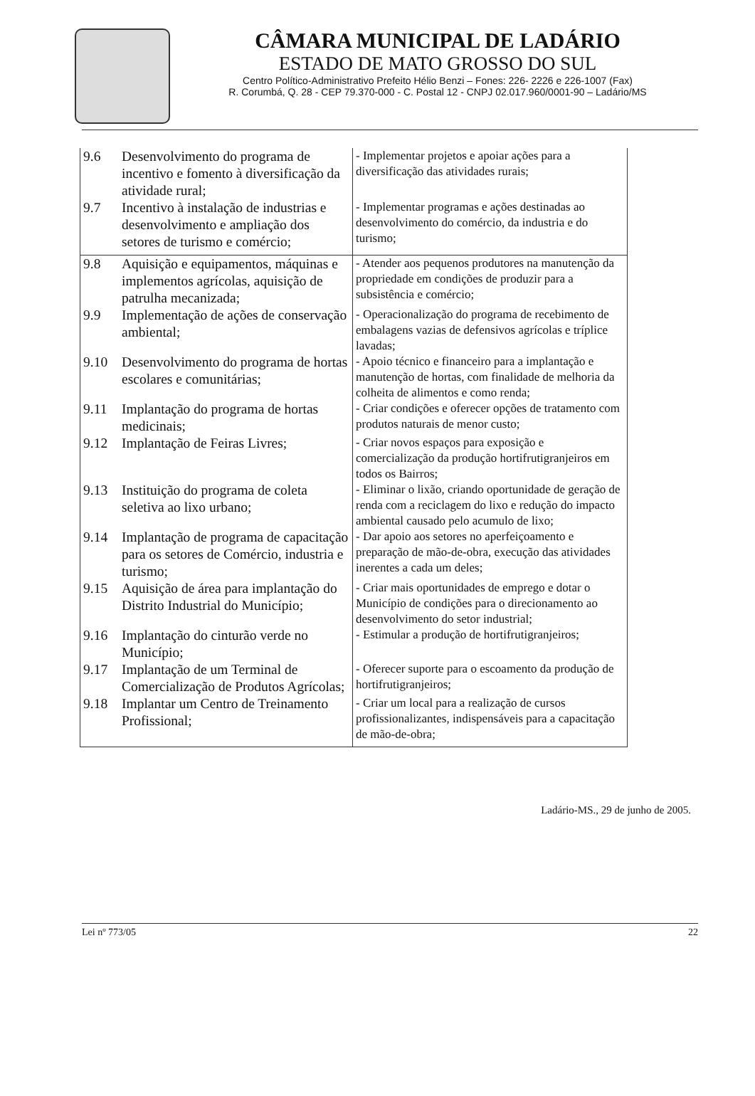CÂMARA MUNICIPAL DE LADÁRIO
ESTADO DE MATO GROSSO DO SUL
Centro Político-Administrativo Prefeito Hélio Benzi – Fones: 226- 2226 e 226-1007 (Fax)
R. Corumbá, Q. 28 - CEP 79.370-000 - C. Postal 12 - CNPJ 02.017.960/0001-90 – Ladário/MS
| 9.6 | Desenvolvimento do programa de incentivo e fomento à diversificação da atividade rural; | - Implementar projetos e apoiar ações para a diversificação das atividades rurais; |
| 9.7 | Incentivo à instalação de industrias e desenvolvimento e ampliação dos setores de turismo e comércio; | - Implementar programas e ações destinadas ao desenvolvimento do comércio, da industria e do turismo; |
| 9.8 | Aquisição e equipamentos, máquinas e implementos agrícolas, aquisição de patrulha mecanizada; | - Atender aos pequenos produtores na manutenção da propriedade em condições de produzir para a subsistência e comércio; |
| 9.9 | Implementação de ações de conservação ambiental; | - Operacionalização do programa de recebimento de embalagens vazias de defensivos agrícolas e tríplice lavadas; |
| 9.10 | Desenvolvimento do programa de hortas escolares e comunitárias; | - Apoio técnico e financeiro para a implantação e manutenção de hortas, com finalidade de melhoria da colheita de alimentos e como renda; |
| 9.11 | Implantação do programa de hortas medicinais; | - Criar condições e oferecer opções de tratamento com produtos naturais de menor custo; |
| 9.12 | Implantação de Feiras Livres; | - Criar novos espaços para exposição e comercialização da produção hortifrutigranjeiros em todos os Bairros; |
| 9.13 | Instituição do programa de coleta seletiva ao lixo urbano; | - Eliminar o lixão, criando oportunidade de geração de renda com a reciclagem do lixo e redução do impacto ambiental causado pelo acumulo de lixo; |
| 9.14 | Implantação de programa de capacitação para os setores de Comércio, industria e turismo; | - Dar apoio aos setores no aperfeiçoamento e preparação de mão-de-obra, execução das atividades inerentes a cada um deles; |
| 9.15 | Aquisição de área para implantação do Distrito Industrial do Município; | - Criar mais oportunidades de emprego e dotar o Município de condições para o direcionamento ao desenvolvimento do setor industrial; |
| 9.16 | Implantação do cinturão verde no Município; | - Estimular a produção de hortifrutigranjeiros; |
| 9.17 | Implantação de um Terminal de Comercialização de Produtos Agrícolas; | - Oferecer suporte para o escoamento da produção de hortifrutigranjeiros; |
| 9.18 | Implantar um Centro de Treinamento Profissional; | - Criar um local para a realização de cursos profissionalizantes, indispensáveis para a capacitação de mão-de-obra; |
Ladário-MS., 29 de junho de 2005.
Lei nº 773/05 22